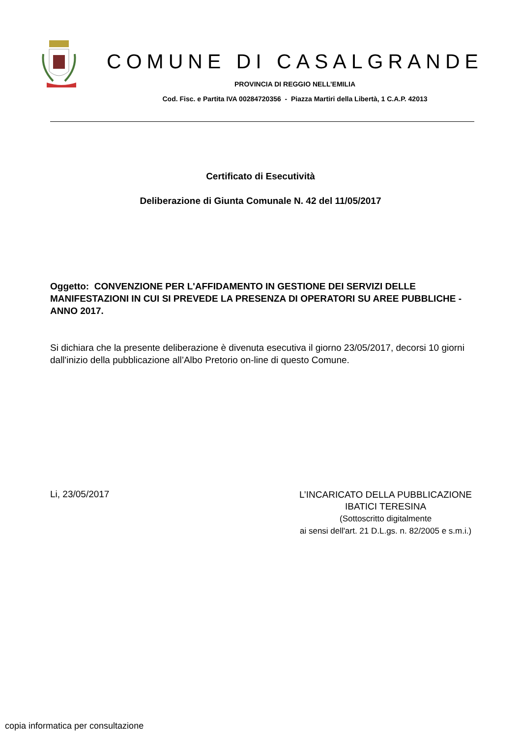COMUNE DI CASALGRANDE
PROVINCIA DI REGGIO NELL’EMILIA
Cod. Fisc. e Partita IVA 00284720356 - Piazza Martiri della Libertà, 1 C.A.P. 42013
Certificato di Esecutività
Deliberazione di Giunta Comunale N. 42 del 11/05/2017
Oggetto: CONVENZIONE PER L'AFFIDAMENTO IN GESTIONE DEI SERVIZI DELLE MANIFESTAZIONI IN CUI SI PREVEDE LA PRESENZA DI OPERATORI SU AREE PUBBLICHE - ANNO 2017.
Si dichiara che la presente deliberazione è divenuta esecutiva il giorno 23/05/2017, decorsi 10 giorni dall'inizio della pubblicazione all’Albo Pretorio on-line di questo Comune.
Li, 23/05/2017
L’INCARICATO DELLA PUBBLICAZIONE
IBATICI TERESINA
(Sottoscritto digitalmente
ai sensi dell'art. 21 D.L.gs. n. 82/2005 e s.m.i.)
copia informatica per consultazione